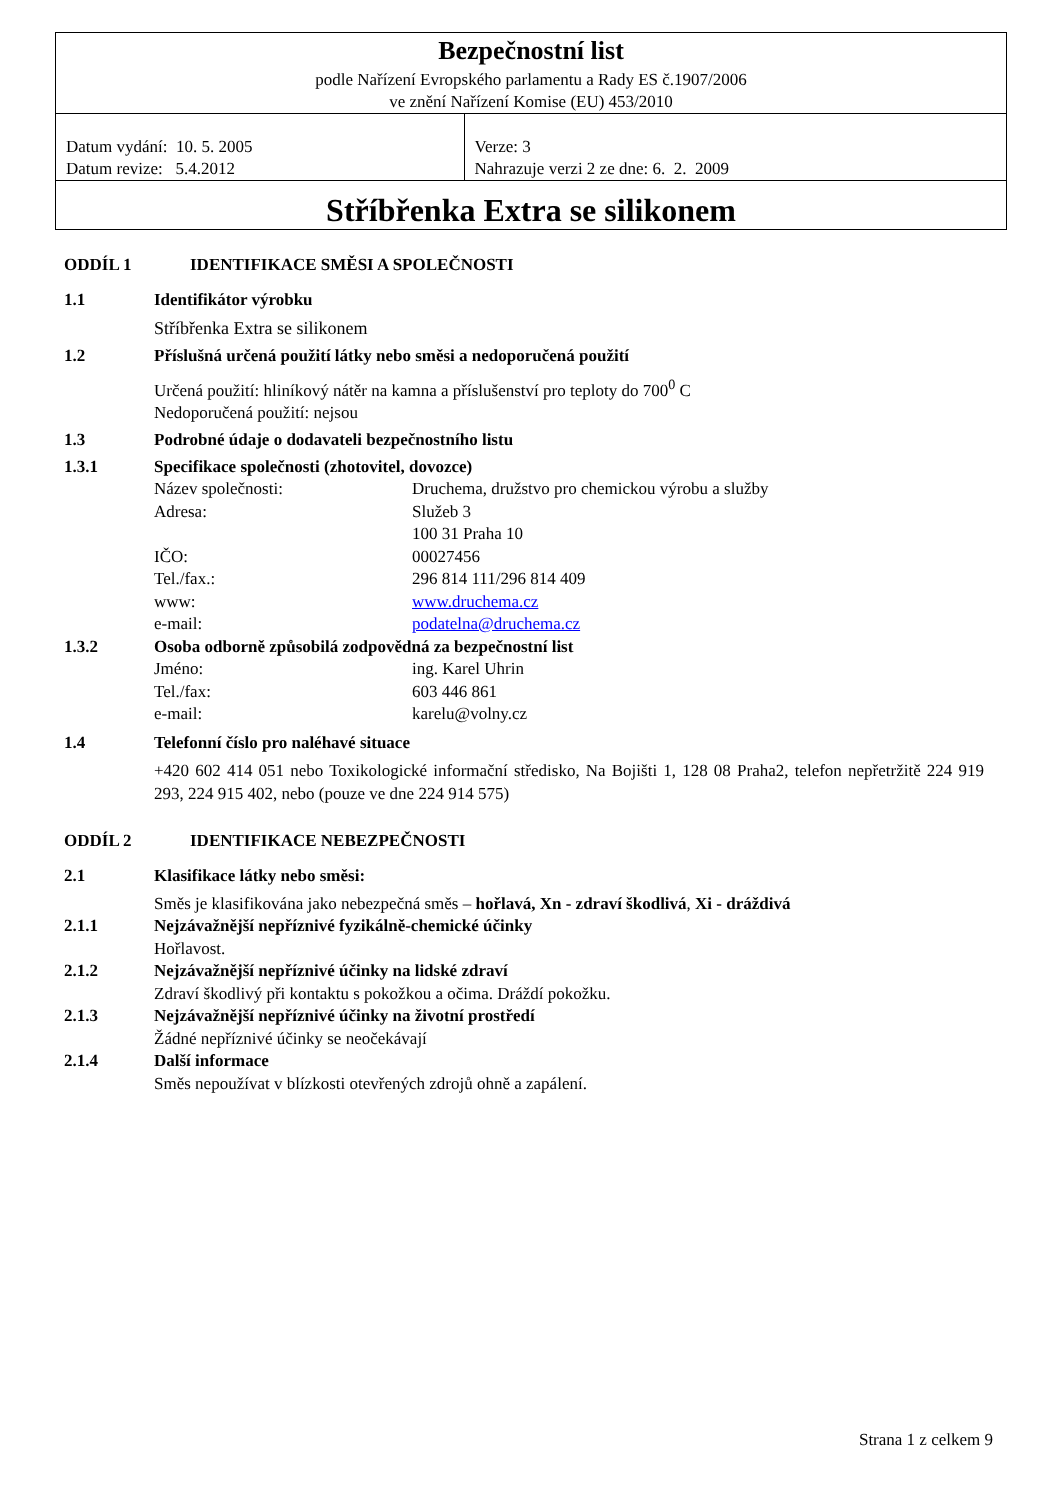| Bezpečnostní list podle Nařízení Evropského parlamentu a Rady ES č.1907/2006 ve znění Nařízení Komise (EU) 453/2010 | |
| Datum vydání: 10. 5. 2005 Datum revize: 5.4.2012 | Verze: 3 Nahrazuje verzi 2 ze dne: 6. 2. 2009 |
| Stříbřenka Extra se silikonem | |
ODDÍL 1 IDENTIFIKACE SMĚSI A SPOLEČNOSTI
1.1 Identifikátor výrobku
Stříbřenka Extra se silikonem
1.2 Příslušná určená použití látky nebo směsi a nedoporučená použití
Určená použití: hliníkový nátěr na kamna a příslušenství pro teploty do 700<sup>0</sup> C
Nedoporučená použití: nejsou
1.3 Podrobné údaje o dodavateli bezpečnostního listu
1.3.1 Specifikace společnosti (zhotovitel, dovozce)
Název společnosti: Druchema, družstvo pro chemickou výrobu a služby
Adresa: Služeb 3
100 31 Praha 10
IČO: 00027456
Tel./fax.: 296 814 111/296 814 409
www: www.druchema.cz
e-mail: podatelna@druchema.cz
1.3.2 Osoba odborně způsobilá zodpovědná za bezpečnostní list
Jméno: ing. Karel Uhrin
Tel./fax: 603 446 861
e-mail: karelu@volny.cz
1.4 Telefonní číslo pro naléhavé situace
+420 602 414 051 nebo Toxikologické informační středisko, Na Bojišti 1, 128 08 Praha2, telefon nepřetržitě 224 919 293, 224 915 402, nebo (pouze ve dne 224 914 575)
ODDÍL 2 IDENTIFIKACE NEBEZPEČNOSTI
2.1 Klasifikace látky nebo směsi:
Směs je klasifikována jako nebezpečná směs – hořlavá, Xn - zdraví škodlivá, Xi - dráždivá
2.1.1 Nejzávažnější nepříznivé fyzikálně-chemické účinky
Hořlavost.
2.1.2 Nejzávažnější nepříznivé účinky na lidské zdraví
Zdraví škodlivý při kontaktu s pokožkou a očima. Dráždí pokožku.
2.1.3 Nejzávažnější nepříznivé účinky na životní prostředí
Žádné nepříznivé účinky se neočekávají
2.1.4 Další informace
Směs nepoužívat v blízkosti otevřených zdrojů ohně a zapálení.
Strana 1 z celkem 9